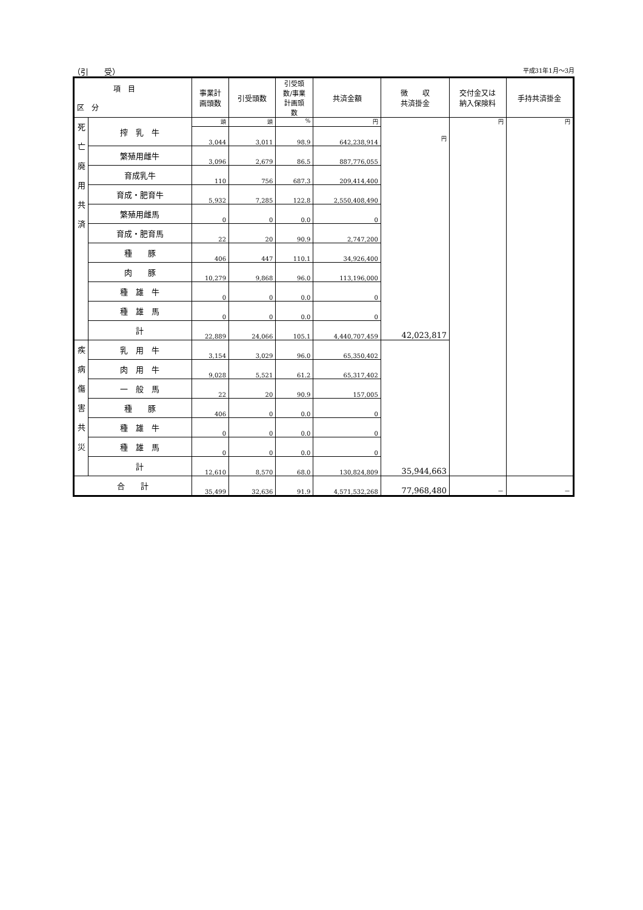（引　　受） 平成31年1月～3月
| 項 目 区 分 | | 事業計 画頭数 | 引受頭数 | 引受頭 数/事業 計画頭 数 | 共済金額 | 徴 収 共済掛金 | 交付金又は 納入保険料 | 手持共済掛金 |
| --- | --- | --- | --- | --- | --- | --- | --- | --- |
| 死 亡 廃 用 共 済 | 搾 乳 牛 | 頭 | 頭 | % | 円 | 円 42,023,817 | 円 | 円 |
| | | 3,044 | 3,011 | 98.9 | 642,238,914 | | | |
| | 繁殖用雌牛 | 3,096 | 2,679 | 86.5 | 887,776,055 | | | |
| | 育成乳牛 | 110 | 756 | 687.3 | 209,414,400 | | | |
| | 育成・肥育牛 | 5,932 | 7,285 | 122.8 | 2,550,408,490 | | | |
| | 繁殖用雌馬 | 0 | 0 | 0.0 | 0 | | | |
| | 育成・肥育馬 | 22 | 20 | 90.9 | 2,747,200 | | | |
| | 種 豚 | 406 | 447 | 110.1 | 34,926,400 | | | |
| | 肉 豚 | 10,279 | 9,868 | 96.0 | 113,196,000 | | | |
| | 種 雄 牛 | 0 | 0 | 0.0 | 0 | | | |
| | 種 雄 馬 | 0 | 0 | 0.0 | 0 | | | |
| | 計 | 22,889 | 24,066 | 105.1 | 4,440,707,459 | | | |
| 疾 病 傷 害 共 災 | 乳 用 牛 | 3,154 | 3,029 | 96.0 | 65,350,402 | 35,944,663 | | |
| | 肉 用 牛 | 9,028 | 5,521 | 61.2 | 65,317,402 | | | |
| | 一 般 馬 | 22 | 20 | 90.9 | 157,005 | | | |
| | 種 豚 | 406 | 0 | 0.0 | 0 | | | |
| | 種 雄 牛 | 0 | 0 | 0.0 | 0 | | | |
| | 種 雄 馬 | 0 | 0 | 0.0 | 0 | | | |
| | 計 | 12,610 | 8,570 | 68.0 | 130,824,809 | | | |
| 合 計 | | 35,499 | 32,636 | 91.9 | 4,571,532,268 | 77,968,480 | － | － |